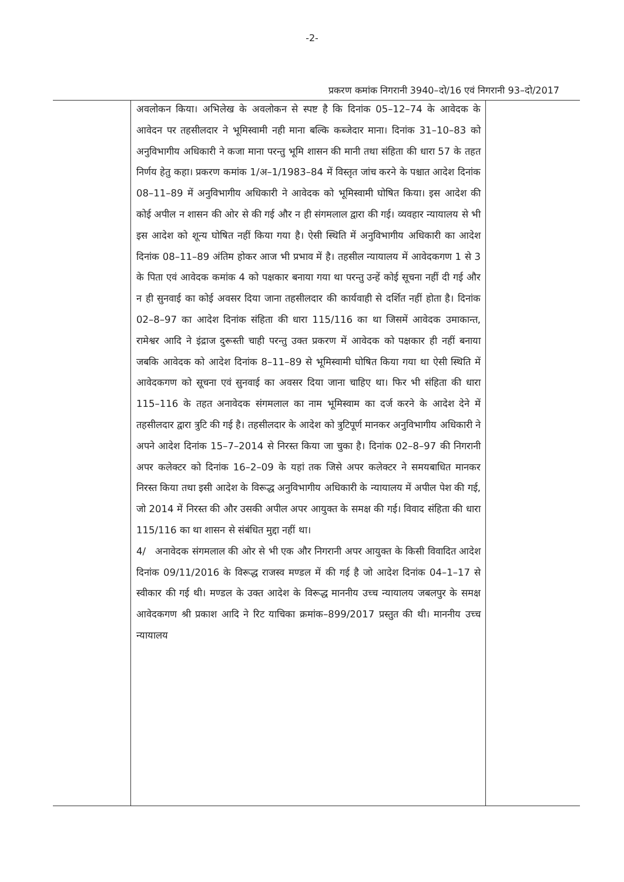-2-
प्रकरण कमांक निगरानी 3940–दो/16 एवं निगरानी 93–दो/2017
अवलोकन किया। अभिलेख के अवलोकन से स्पष्ट है कि दिनांक 05–12–74 के आवेदक के आवेदन पर तहसीलदार ने भूमिस्वामी नही माना बल्कि कब्जेदार माना। दिनांक 31–10–83 को अनुविभागीय अधिकारी ने कजा माना परन्तु भूमि शासन की मानी तथा संहिता की धारा 57 के तहत निर्णय हेतु कहा। प्रकरण कमांक 1/अ–1/1983–84 में विस्तृत जांच करने के पश्चात आदेश दिनांक 08–11–89 में अनुविभागीय अधिकारी ने आवेदक को भूमिस्वामी घोषित किया। इस आदेश की कोई अपील न शासन की ओर से की गई और न ही संगमलाल द्वारा की गई। व्यवहार न्यायालय से भी इस आदेश को शून्य घोषित नहीं किया गया है। ऐसी स्थिति में अनुविभागीय अधिकारी का आदेश दिनांक 08–11–89 अंतिम होकर आज भी प्रभाव में है। तहसील न्यायालय में आवेदकगण 1 से 3 के पिता एवं आवेदक कमांक 4 को पक्षकार बनाया गया था परन्तु उन्हें कोई सूचना नहीं दी गई और न ही सुनवाई का कोई अवसर दिया जाना तहसीलदार की कार्यवाही से दर्शित नहीं होता है। दिनांक 02–8–97 का आदेश दिनांक संहिता की धारा 115/116 का था जिसमें आवेदक उमाकान्त, रामेश्वर आदि ने इंद्राज दुरूस्ती चाही परन्तु उक्त प्रकरण में आवेदक को पक्षकार ही नहीं बनाया जबकि आवेदक को आदेश दिनांक 8–11–89 से भूमिस्वामी घोषित किया गया था ऐसी स्थिति में आवेदकगण को सूचना एवं सुनवाई का अवसर दिया जाना चाहिए था। फिर भी संहिता की धारा 115–116 के तहत अनावेदक संगमलाल का नाम भूमिस्वाम का दर्ज करने के आदेश देने में तहसीलदार द्वारा त्रुटि की गई है। तहसीलदार के आदेश को त्रुटिपूर्ण मानकर अनुविभागीय अधिकारी ने अपने आदेश दिनांक 15–7–2014 से निरस्त किया जा चुका है। दिनांक 02–8–97 की निगरानी अपर कलेक्टर को दिनांक 16–2–09 के यहां तक जिसे अपर कलेक्टर ने समयबाधित मानकर निरस्त किया तथा इसी आदेश के विरूद्ध अनुविभागीय अधिकारी के न्यायालय में अपील पेश की गई, जो 2014 में निरस्त की और उसकी अपील अपर आयुक्त के समक्ष की गई। विवाद संहिता की धारा 115/116 का था शासन से संबंधित मुद्दा नहीं था।
4/ अनावेदक संगमलाल की ओर से भी एक और निगरानी अपर आयुक्त के किसी विवादित आदेश दिनांक 09/11/2016 के विरूद्ध राजस्व मण्डल में की गई है जो आदेश दिनांक 04–1–17 से स्वीकार की गई थी। मण्डल के उक्त आदेश के विरूद्ध माननीय उच्च न्यायालय जबलपुर के समक्ष आवेदकगण श्री प्रकाश आदि ने रिट याचिका क्रमांक–899/2017 प्रस्तुत की थी। माननीय उच्च न्यायालय